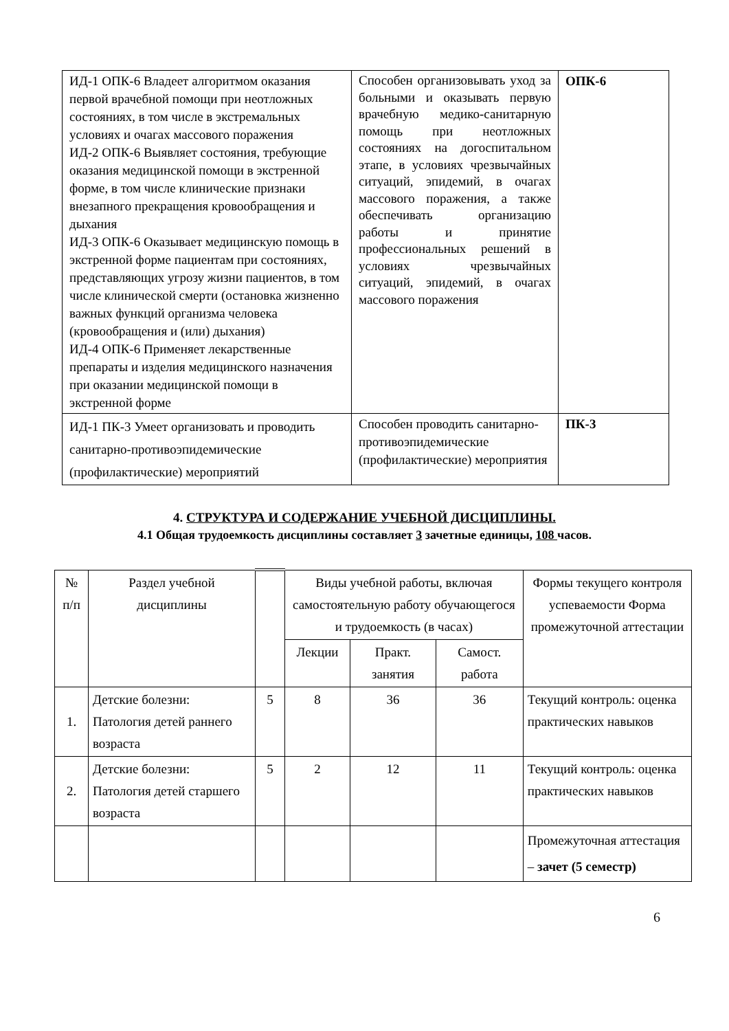| ИД-1 ОПК-6 Владеет алгоритмом оказания первой врачебной помощи при неотложных состояниях, в том числе в экстремальных условиях и очагах массового поражения ИД-2 ОПК-6 Выявляет состояния, требующие оказания медицинской помощи в экстренной форме, в том числе клинические признаки внезапного прекращения кровообращения и дыхания ИД-3 ОПК-6 Оказывает медицинскую помощь в экстренной форме пациентам при состояниях, представляющих угрозу жизни пациентов, в том числе клинической смерти (остановка жизненно важных функций организма человека (кровообращения и (или) дыхания) ИД-4 ОПК-6 Применяет лекарственные препараты и изделия медицинского назначения при оказании медицинской помощи в экстренной форме | Способен организовывать уход за больными и оказывать первую врачебную медико-санитарную помощь при неотложных состояниях на догоспитальном этапе, в условиях чрезвычайных ситуаций, эпидемий, в очагах массового поражения, а также обеспечивать организацию работы и принятие профессиональных решений в условиях чрезвычайных ситуаций, эпидемий, в очагах массового поражения | ОПК-6 |
| ИД-1 ПК-3 Умеет организовать и проводить санитарно-противоэпидемические (профилактические) мероприятий | Способен проводить санитарно-противоэпидемические (профилактические) мероприятия | ПК-3 |
4. СТРУКТУРА И СОДЕРЖАНИЕ УЧЕБНОЙ ДИСЦИПЛИНЫ.
4.1 Общая трудоемкость дисциплины составляет 3 зачетные единицы, 108 часов.
| № п/п | Раздел учебной дисциплины | | Виды учебной работы, включая самостоятельную работу обучающегося и трудоемкость (в часах) | | | Формы текущего контроля успеваемости Форма промежуточной аттестации |
| --- | --- | --- | --- | --- | --- | --- |
| | | | Лекции | Практ. занятия | Самост. работа | |
| 1. | Детские болезни: Патология детей раннего возраста | 5 | 8 | 36 | 36 | Текущий контроль: оценка практических навыков |
| 2. | Детские болезни: Патология детей старшего возраста | 5 | 2 | 12 | 11 | Текущий контроль: оценка практических навыков |
| | | | | | | Промежуточная аттестация – зачет (5 семестр) |
6